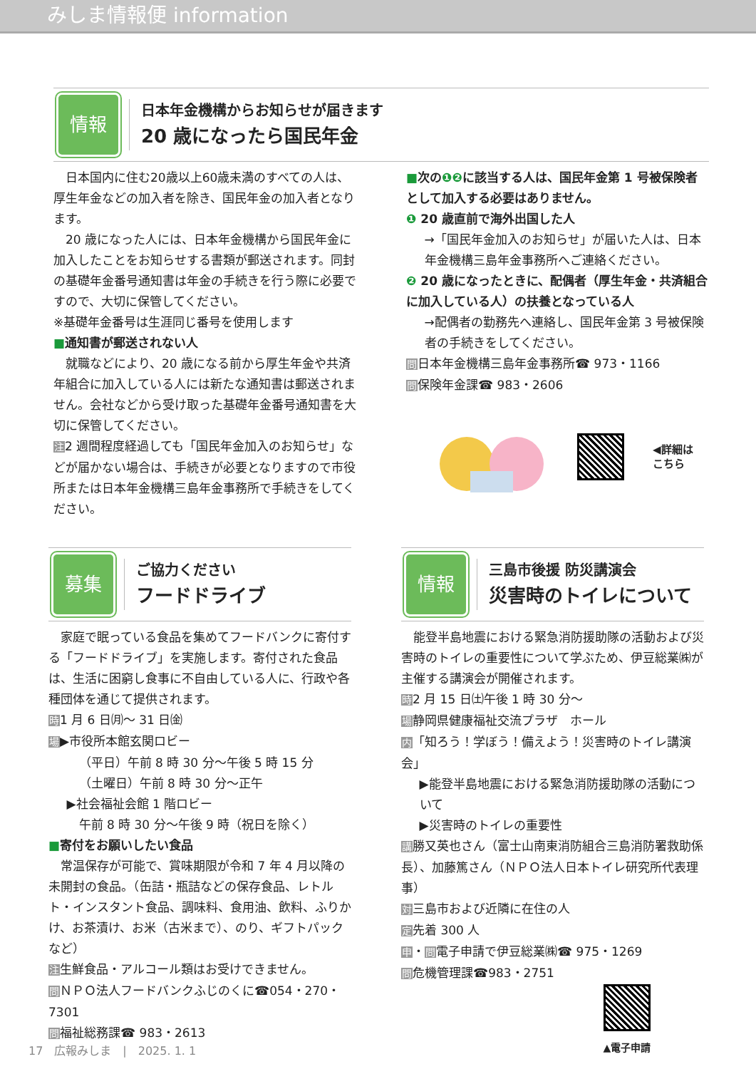みしま情報便 information
情報
日本年金機構からお知らせが届きます
20 歳になったら国民年金
日本国内に住む20歳以上60歳未満のすべての人は、厚生年金などの加入者を除き、国民年金の加入者となります。
20 歳になった人には、日本年金機構から国民年金に加入したことをお知らせする書類が郵送されます。同封の基礎年金番号通知書は年金の手続きを行う際に必要ですので、大切に保管してください。
※基礎年金番号は生涯同じ番号を使用します
■通知書が郵送されない人
就職などにより、20 歳になる前から厚生年金や共済年組合に加入している人には新たな通知書は郵送されません。会社などから受け取った基礎年金番号通知書を大切に保管してください。
注2 週間程度経過しても「国民年金加入のお知らせ」などが届かない場合は、手続きが必要となりますので市役所または日本年金機構三島年金事務所で手続きをしてください。
■次の❶❷に該当する人は、国民年金第 1 号被保険者として加入する必要はありません。
❶ 20 歳直前で海外出国した人
→「国民年金加入のお知らせ」が届いた人は、日本年金機構三島年金事務所へご連絡ください。
❷ 20 歳になったときに、配偶者（厚生年金・共済組合に加入している人）の扶養となっている人
→配偶者の勤務先へ連絡し、国民年金第 3 号被保険者の手続きをしてください。
問日本年金機構三島年金事務所☎ 973・1166
問保険年金課☎ 983・2606
◀詳細は
こちら
募集
ご協力ください
フードドライブ
家庭で眠っている食品を集めてフードバンクに寄付する「フードドライブ」を実施します。寄付された食品は、生活に困窮し食事に不自由している人に、行政や各種団体を通じて提供されます。
時1 月 6 日㈪～ 31 日㈮
場▶市役所本館玄関ロビー
（平日）午前 8 時 30 分～午後 5 時 15 分
（土曜日）午前 8 時 30 分～正午
▶社会福祉会館 1 階ロビー
午前 8 時 30 分～午後 9 時（祝日を除く）
■寄付をお願いしたい食品
常温保存が可能で、賞味期限が令和 7 年 4 月以降の未開封の食品。（缶詰・瓶詰などの保存食品、レトルト・インスタント食品、調味料、食用油、飲料、ふりかけ、お茶漬け、お米（古米まで）、のり、ギフトパックなど）
注生鮮食品・アルコール類はお受けできません。
問ＮＰＯ法人フードバンクふじのくに☎054・270・7301
問福祉総務課☎ 983・2613
情報
三島市後援 防災講演会
災害時のトイレについて
能登半島地震における緊急消防援助隊の活動および災害時のトイレの重要性について学ぶため、伊豆総業㈱が主催する講演会が開催されます。
時2 月 15 日㈯午後 1 時 30 分～
場静岡県健康福祉交流プラザ　ホール
内「知ろう！学ぼう！備えよう！災害時のトイレ講演会」
▶能登半島地震における緊急消防援助隊の活動について
▶災害時のトイレの重要性
講勝又英也さん（富士山南東消防組合三島消防署救助係長）、加藤篤さん（ＮＰＯ法人日本トイレ研究所代表理事）
対三島市および近隣に在住の人
定先着 300 人
申・問電子申請で伊豆総業㈱☎ 975・1269
問危機管理課☎983・2751
▲電子申請
17　広報みしま　|　2025. 1. 1